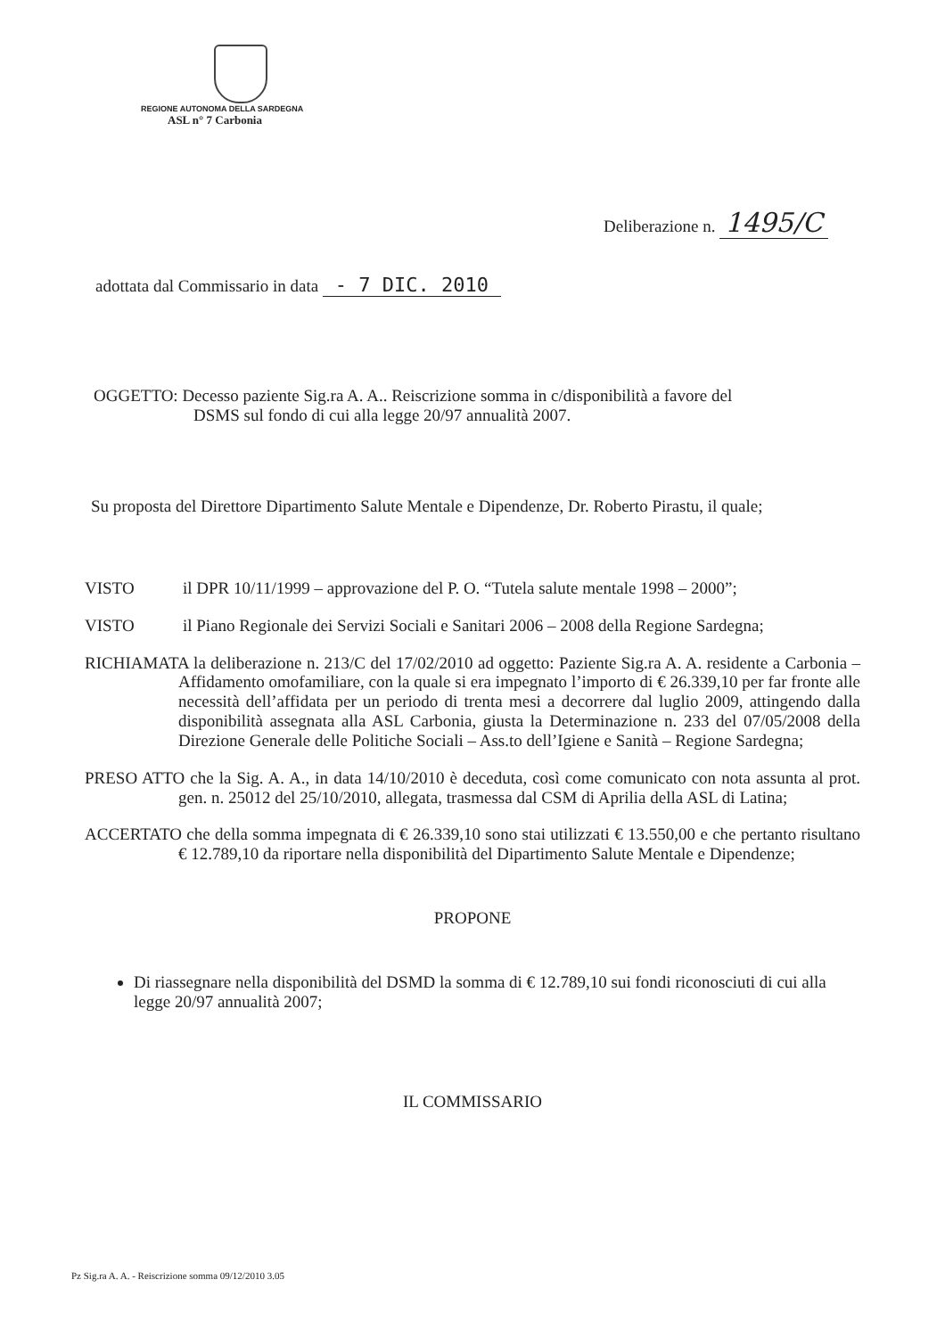REGIONE AUTONOMA DELLA SARDEGNA
ASL n° 7 Carbonia
Deliberazione n. 1495/C
adottata dal Commissario in data - 7 DIC. 2010
OGGETTO: Decesso paziente Sig.ra A. A.. Reiscrizione somma in c/disponibilità a favore del
DSMS sul fondo di cui alla legge 20/97 annualità 2007.
Su proposta del Direttore Dipartimento Salute Mentale e Dipendenze, Dr. Roberto Pirastu, il quale;
VISTO il DPR 10/11/1999 – approvazione del P. O. “Tutela salute mentale 1998 – 2000”;
VISTO il Piano Regionale dei Servizi Sociali e Sanitari 2006 – 2008 della Regione Sardegna;
RICHIAMATA la deliberazione n. 213/C del 17/02/2010 ad oggetto: Paziente Sig.ra A. A. residente a Carbonia – Affidamento omofamiliare, con la quale si era impegnato l’importo di € 26.339,10 per far fronte alle necessità dell’affidata per un periodo di trenta mesi a decorrere dal luglio 2009, attingendo dalla disponibilità assegnata alla ASL Carbonia, giusta la Determinazione n. 233 del 07/05/2008 della Direzione Generale delle Politiche Sociali – Ass.to dell’Igiene e Sanità – Regione Sardegna;
PRESO ATTO che la Sig. A. A., in data 14/10/2010 è deceduta, così come comunicato con nota assunta al prot. gen. n. 25012 del 25/10/2010, allegata, trasmessa dal CSM di Aprilia della ASL di Latina;
ACCERTATO che della somma impegnata di € 26.339,10 sono stai utilizzati € 13.550,00 e che pertanto risultano € 12.789,10 da riportare nella disponibilità del Dipartimento Salute Mentale e Dipendenze;
PROPONE
Di riassegnare nella disponibilità del DSMD la somma di € 12.789,10 sui fondi riconosciuti di cui alla legge 20/97 annualità 2007;
IL COMMISSARIO
Pz Sig.ra A. A. - Reiscrizione somma 09/12/2010 3.05